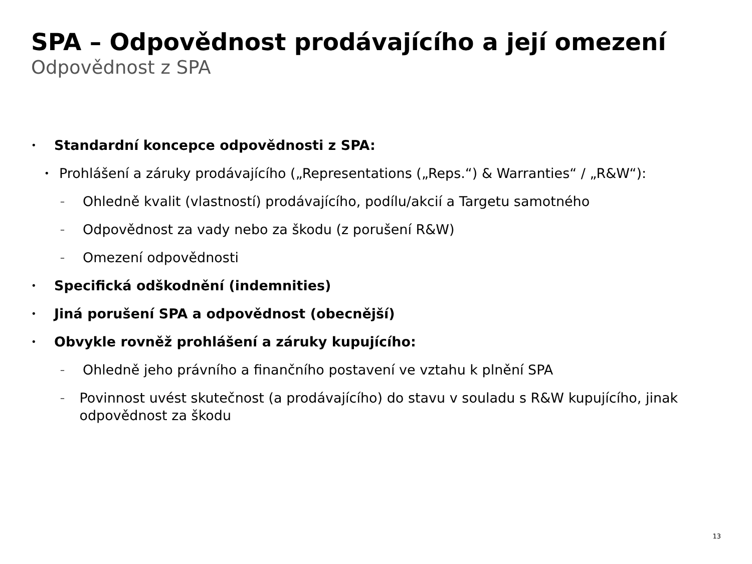SPA – Odpovědnost prodávajícího a její omezení
Odpovědnost z SPA
• Standardní koncepce odpovědnosti z SPA:
• Prohlášení a záruky prodávajícího („Representations („Reps.“) & Warranties“ / „R&W“):
– Ohledně kvalit (vlastností) prodávajícího, podílu/akcií a Targetu samotného
– Odpovědnost za vady nebo za škodu (z porušení R&W)
– Omezení odpovědnosti
• Specifická odškodnění (indemnities)
• Jiná porušení SPA a odpovědnost (obecnější)
• Obvykle rovněž prohlášení a záruky kupujícího:
– Ohledně jeho právního a finančního postavení ve vztahu k plnění SPA
– Povinnost uvést skutečnost (a prodávajícího) do stavu v souladu s R&W kupujícího, jinak odpovědnost za škodu
13